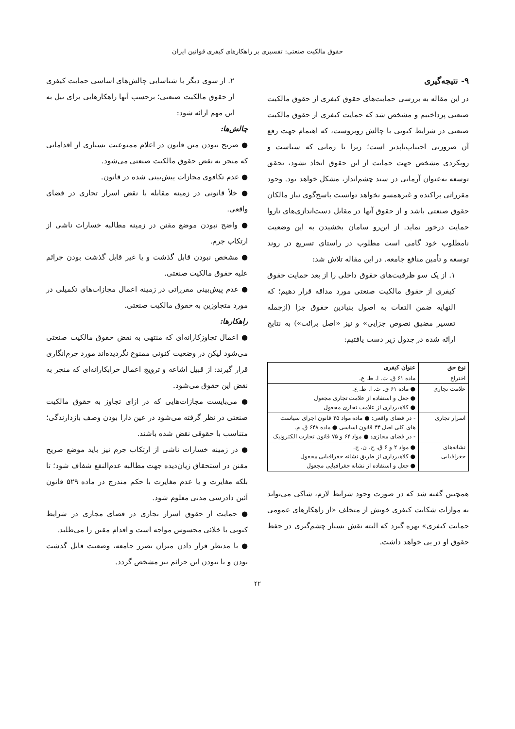حقوق مالکیت صنعتی: تفسیری بر راهکارهای کیفری قوانین ایران
۹- نتیجه‌گیری
در این مقاله به بررسی حمایت‌های حقوق کیفری از حقوق مالکیت صنعتی پرداختیم و مشخص شد که حمایت کیفری از حقوق مالکیت صنعتی در شرایط کنونی با چالش روبروست، که اهتمام جهت رفع آن ضرورتی اجتناب‌ناپذیر است؛ زیرا تا زمانی که سیاست و رویکردی مشخص جهت حمایت از این حقوق اتخاذ نشود، تحقق توسعه به‌عنوان آرمانی در سند چشم‌انداز، مشکل خواهد بود. وجود مقرراتی پراکنده و غیرهمسو نخواهد توانست پاسخ‌گوی نیاز مالکان حقوق صنعتی باشد و از حقوق آنها در مقابل دست‌اندازی‌های ناروا حمایت درخور نماید. از این‌رو سامان بخشیدن به این وضعیت نامطلوب خود گامی است مطلوب در راستای تسریع در روند توسعه و تأمین منافع جامعه. در این مقاله تلاش شد:
۱. از یک سو ظرفیت‌های حقوق داخلی را از بعد حمایت حقوق کیفری از حقوق مالکیت صنعتی مورد مداقه قرار دهیم؛ که النهایه ضمن التفات به اصول بنیادین حقوق جزا (ازجمله تفسیر مضیق نصوص جزایی» و نیز «اصل برائت») به نتایج ارائه شده در جدول زیر دست یافتیم:
| نوع حق | عنوان کیفری |
| --- | --- |
| اختراع | ماده ۶۱ ق. ث. ا. ط. ع. |
| علامت تجاری | ● ماده ۶۱ ق. ث. ا. ط. ع. ● جعل و استفاده از علامت تجاری مجعول ● کلاهبرداری از علامت تجاری مجعول |
| اسرار تجاری | - در فضای واقعی: ● ماده مواد ۴۵ قانون اجرای سیاست های کلی اصل ۴۴ قانون اساسی ● ماده ۶۴۸ ق. م. - در فضای مجازی: ● مواد ۶۴ و ۷۵ قانون تجارت الکترونیک |
| نشانه‌های جغرافیایی | ● مواد ۲ و ۶ ق. ح. ن. ج. ● کلاهبرداری از طریق نشانه جغرافیایی مجعول ● جعل و استفاده از نشانه جغرافیایی مجعول |
همچنین گفته شد که در صورت وجود شرایط لازم، شاکی می‌تواند به موازات شکایت کیفری خویش از متخلف «از راهکارهای عمومی حمایت کیفری» بهره گیرد که البته نقش بسیار چشم‌گیری در حفظ حقوق او در پی خواهد داشت.
۲. از سوی دیگر با شناسایی چالش‌های اساسی حمایت کیفری از حقوق مالکیت صنعتی؛ برحسب آنها راهکارهایی برای نیل به این مهم ارائه شود:
چالش‌ها:
● صریح نبودن متن قانون در اعلام ممنوعیت بسیاری از اقداماتی که منجر به نقض حقوق مالکیت صنعتی می‌شود.
● عدم تکافوی مجازات پیش‌بینی شده در قانون.
● خلأ قانونی در زمینه مقابله با نقض اسرار تجاری در فضای واقعی.
● واضح نبودن موضع مقنن در زمینه مطالبه خسارات ناشی از ارتکاب جرم.
● مشخص نبودن قابل گذشت و یا غیر قابل گذشت بودن جرائم علیه حقوق مالکیت صنعتی.
● عدم پیش‌بینی مقرراتی در زمینه اعمال مجازات‌های تکمیلی در مورد متجاوزین به حقوق مالکیت صنعتی.
راهکارها:
● اعمال تجاوزکارانه‌ای که منتهی به نقض حقوق مالکیت صنعتی می‌شود لیکن در وضعیت کنونی ممنوع نگردیده‌اند مورد جرم‌انگاری قرار گیرند: از قبیل اشاعه و ترویج اعمال خرابکارانه‌ای که منجر به نقض این حقوق می‌شود.
● می‌بایست مجازات‌هایی که در ازای تجاوز به حقوق مالکیت صنعتی در نظر گرفته می‌شود در عین دارا بودن وصف بازدارندگی؛ متناسب با حقوقی نقض شده باشند.
● در زمینه خسارات ناشی از ارتکاب جرم نیز باید موضع صریح مقنن در استحقاق زیان‌دیده جهت مطالبه عدم‌النفع شفاف شود؛ تا بلکه مغایرت و یا عدم مغایرت با حکم مندرج در ماده ۵۲۹ قانون آئین دادرسی مدنی معلوم شود.
● حمایت از حقوق اسرار تجاری در فضای مجازی در شرایط کنونی با خلائی محسوس مواجه است و اقدام مقنن را می‌طلبد.
● با مدنظر قرار دادن میزان تضرر جامعه، وضعیت قابل گذشت بودن و یا نبودن این جرائم نیز مشخص گردد.
۴۲